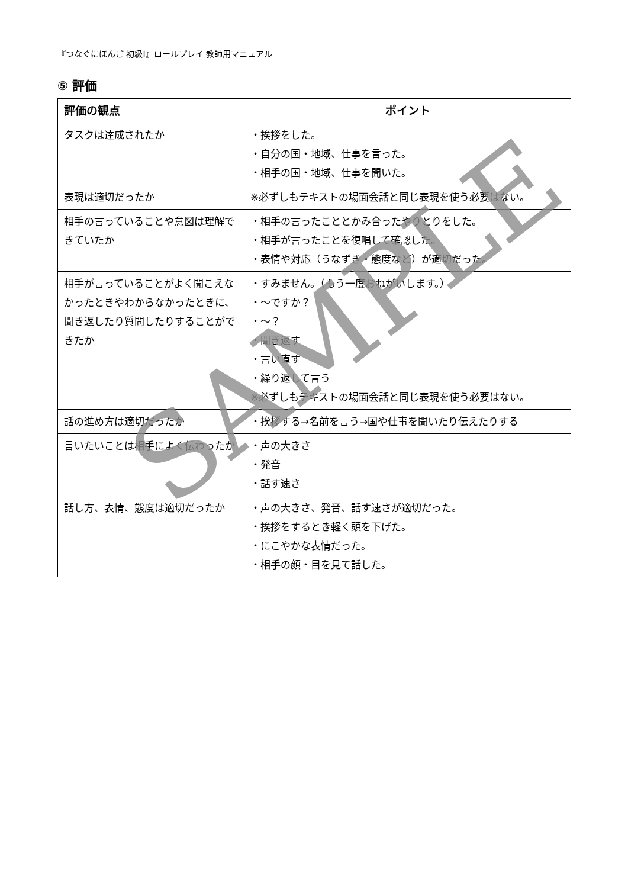『つなぐにほんご 初級Ⅰ』ロールプレイ 教師用マニュアル
⑤ 評価
| 評価の観点 | ポイント |
| --- | --- |
| タスクは達成されたか | ・挨拶をした。 ・自分の国・地域、仕事を言った。 ・相手の国・地域、仕事を聞いた。 |
| 表現は適切だったか | ※必ずしもテキストの場面会話と同じ表現を使う必要はない。 |
| 相手の言っていることや意図は理解できていたか | ・相手の言ったこととかみ合ったやりとりをした。 ・相手が言ったことを復唱して確認した。 ・表情や対応（うなずき・態度など）が適切だった。 |
| 相手が言っていることがよく聞こえなかったときやわからなかったときに、聞き返したり質問したりすることができたか | ・すみません。（もう一度おねがいします。） ・～ですか？ ・～？ ・聞き返す ・言い直す ・繰り返して言う ※必ずしもテキストの場面会話と同じ表現を使う必要はない。 |
| 話の進め方は適切だったか | ・挨拶する→名前を言う→国や仕事を聞いたり伝えたりする |
| 言いたいことは相手によく伝わったか | ・声の大きさ ・発音 ・話す速さ |
| 話し方、表情、態度は適切だったか | ・声の大きさ、発音、話す速さが適切だった。 ・挨拶をするとき軽く頭を下げた。 ・にこやかな表情だった。 ・相手の顔・目を見て話した。 |
SAMPLE